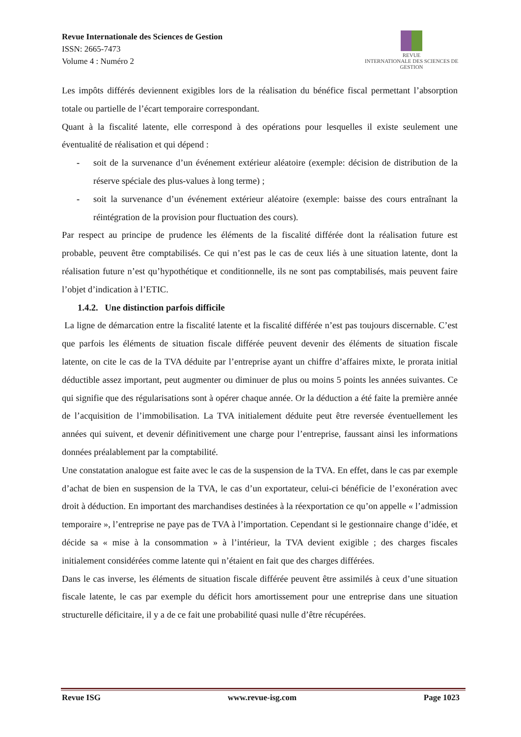Revue Internationale des Sciences de Gestion
ISSN: 2665-7473
Volume 4 : Numéro 2
REVUE
INTERNATIONALE DES SCIENCES DE GESTION
Les impôts différés deviennent exigibles lors de la réalisation du bénéfice fiscal permettant l’absorption totale ou partielle de l’écart temporaire correspondant.
Quant à la fiscalité latente, elle correspond à des opérations pour lesquelles il existe seulement une éventualité de réalisation et qui dépend :
- soit de la survenance d’un événement extérieur aléatoire (exemple: décision de distribution de la réserve spéciale des plus-values à long terme) ;
- soit la survenance d’un événement extérieur aléatoire (exemple: baisse des cours entraînant la réintégration de la provision pour fluctuation des cours).
Par respect au principe de prudence les éléments de la fiscalité différée dont la réalisation future est probable, peuvent être comptabilisés. Ce qui n’est pas le cas de ceux liés à une situation latente, dont la réalisation future n’est qu’hypothétique et conditionnelle, ils ne sont pas comptabilisés, mais peuvent faire l’objet d’indication à l’ETIC.
1.4.2. Une distinction parfois difficile
La ligne de démarcation entre la fiscalité latente et la fiscalité différée n’est pas toujours discernable. C’est que parfois les éléments de situation fiscale différée peuvent devenir des éléments de situation fiscale latente, on cite le cas de la TVA déduite par l’entreprise ayant un chiffre d’affaires mixte, le prorata initial déductible assez important, peut augmenter ou diminuer de plus ou moins 5 points les années suivantes. Ce qui signifie que des régularisations sont à opérer chaque année. Or la déduction a été faite la première année de l’acquisition de l’immobilisation. La TVA initialement déduite peut être reversée éventuellement les années qui suivent, et devenir définitivement une charge pour l’entreprise, faussant ainsi les informations données préalablement par la comptabilité.
Une constatation analogue est faite avec le cas de la suspension de la TVA. En effet, dans le cas par exemple d’achat de bien en suspension de la TVA, le cas d’un exportateur, celui-ci bénéficie de l’exonération avec droit à déduction. En important des marchandises destinées à la réexportation ce qu’on appelle « l’admission temporaire », l’entreprise ne paye pas de TVA à l’importation. Cependant si le gestionnaire change d’idée, et décide sa « mise à la consommation » à l’intérieur, la TVA devient exigible ; des charges fiscales initialement considérées comme latente qui n’étaient en fait que des charges différées.
Dans le cas inverse, les éléments de situation fiscale différée peuvent être assimilés à ceux d’une situation fiscale latente, le cas par exemple du déficit hors amortissement pour une entreprise dans une situation structurelle déficitaire, il y a de ce fait une probabilité quasi nulle d’être récupérées.
Revue ISG www.revue-isg.com Page 1023